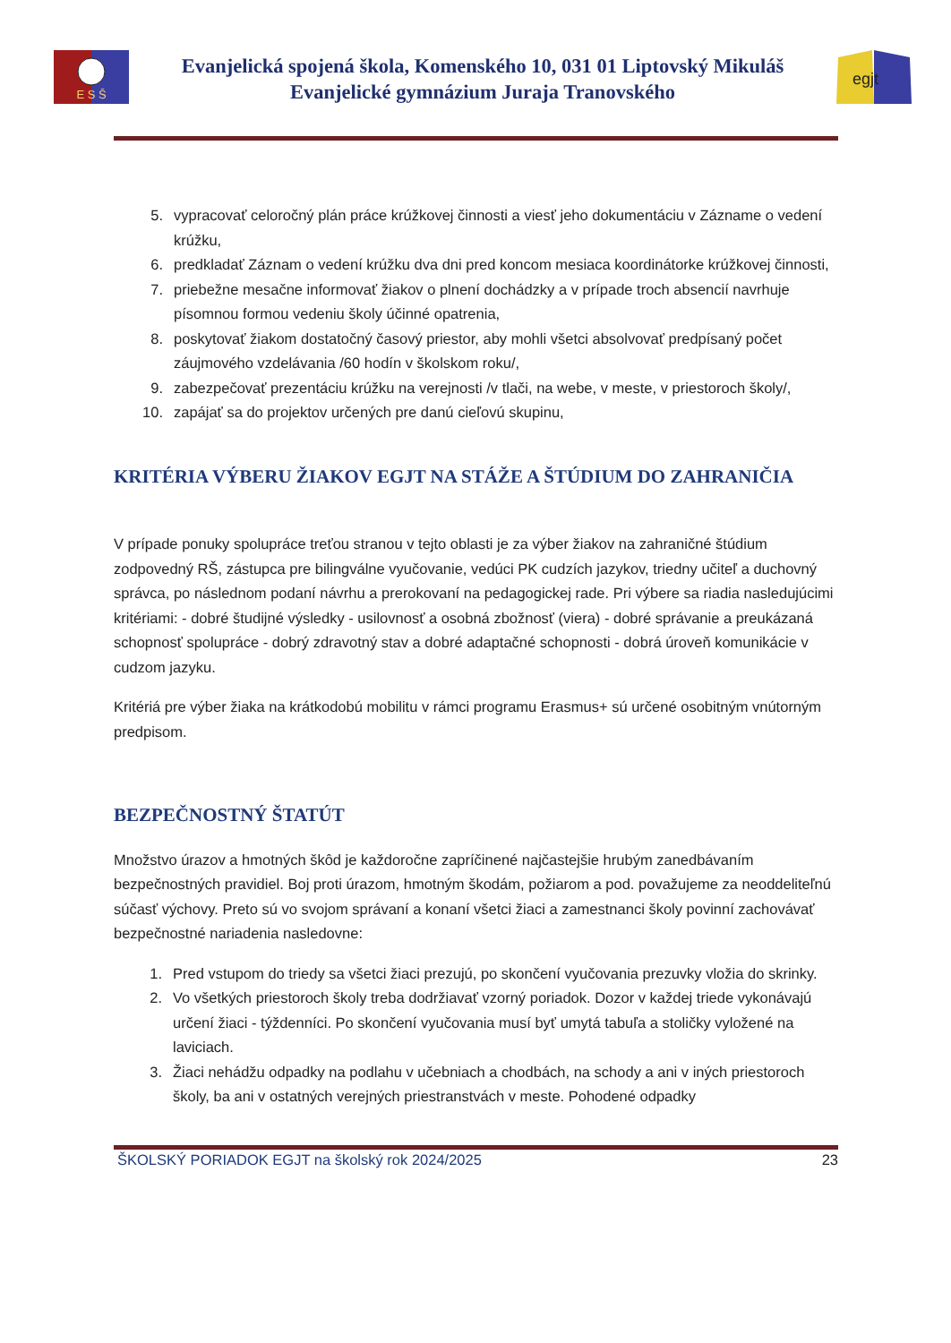E S Š
Evanjelická spojená škola, Komenského 10, 031 01 Liptovský Mikuláš
Evanjelické gymnázium Juraja Tranovského
egjt
5. vypracovať celoročný plán práce krúžkovej činnosti a viesť jeho dokumentáciu v Zázname o vedení krúžku,
6. predkladať Záznam o vedení krúžku dva dni pred koncom mesiaca koordinátorke krúžkovej činnosti,
7. priebežne mesačne informovať žiakov o plnení dochádzky a v prípade troch absencií navrhuje písomnou formou vedeniu školy účinné opatrenia,
8. poskytovať žiakom dostatočný časový priestor, aby mohli všetci absolvovať predpísaný počet záujmového vzdelávania /60 hodín v školskom roku/,
9. zabezpečovať prezentáciu krúžku na verejnosti /v tlači, na webe, v meste, v priestoroch školy/,
10. zapájať sa do projektov určených pre danú cieľovú skupinu,
KRITÉRIA VÝBERU ŽIAKOV EGJT NA STÁŽE A ŠTÚDIUM DO ZAHRANIČIA
V prípade ponuky spolupráce treťou stranou v tejto oblasti je za výber žiakov na zahraničné štúdium zodpovedný RŠ, zástupca pre bilingválne vyučovanie, vedúci PK cudzích jazykov, triedny učiteľ a duchovný správca, po následnom podaní návrhu a prerokovaní na pedagogickej rade. Pri výbere sa riadia nasledujúcimi kritériami: - dobré študijné výsledky - usilovnosť a osobná zbožnosť (viera) - dobré správanie a preukázaná schopnosť spolupráce - dobrý zdravotný stav a dobré adaptačné schopnosti - dobrá úroveň komunikácie v cudzom jazyku.
Kritériá pre výber žiaka na krátkodobú mobilitu v rámci programu Erasmus+ sú určené osobitným vnútorným predpisom.
BEZPEČNOSTNÝ ŠTATÚT
Množstvo úrazov a hmotných škôd je každoročne zapríčinené najčastejšie hrubým zanedbávaním bezpečnostných pravidiel. Boj proti úrazom, hmotným škodám, požiarom a pod. považujeme za neoddeliteľnú súčasť výchovy. Preto sú vo svojom správaní a konaní všetci žiaci a zamestnanci školy povinní zachovávať bezpečnostné nariadenia nasledovne:
1. Pred vstupom do triedy sa všetci žiaci prezujú, po skončení vyučovania prezuvky vložia do skrinky.
2. Vo všetkých priestoroch školy treba dodržiavať vzorný poriadok. Dozor v každej triede vykonávajú určení žiaci - týždenníci. Po skončení vyučovania musí byť umytá tabuľa a stoličky vyložené na laviciach.
3. Žiaci nehádžu odpadky na podlahu v učebniach a chodbách, na schody a ani v iných priestoroch školy, ba ani v ostatných verejných priestranstvách v meste. Pohodené odpadky
ŠKOLSKÝ PORIADOK EGJT na školský rok 2024/2025 23